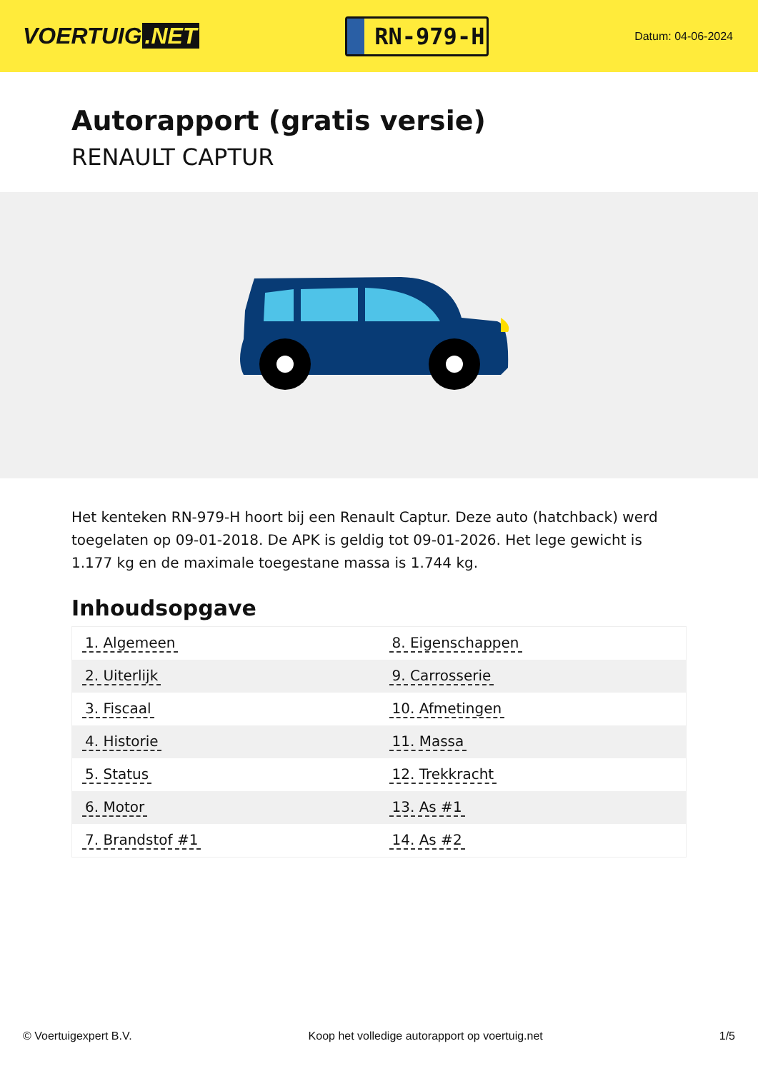VOERTUIG.NET
RN-979-H
Datum: 04-06-2024
Autorapport (gratis versie)
RENAULT CAPTUR
Het kenteken RN-979-H hoort bij een Renault Captur. Deze auto (hatchback) werd toegelaten op 09-01-2018. De APK is geldig tot 09-01-2026. Het lege gewicht is 1.177 kg en de maximale toegestane massa is 1.744 kg.
Inhoudsopgave
| 1. Algemeen | 8. Eigenschappen |
| 2. Uiterlijk | 9. Carrosserie |
| 3. Fiscaal | 10. Afmetingen |
| 4. Historie | 11. Massa |
| 5. Status | 12. Trekkracht |
| 6. Motor | 13. As #1 |
| 7. Brandstof #1 | 14. As #2 |
© Voertuigexpert B.V. Koop het volledige autorapport op voertuig.net 1/5